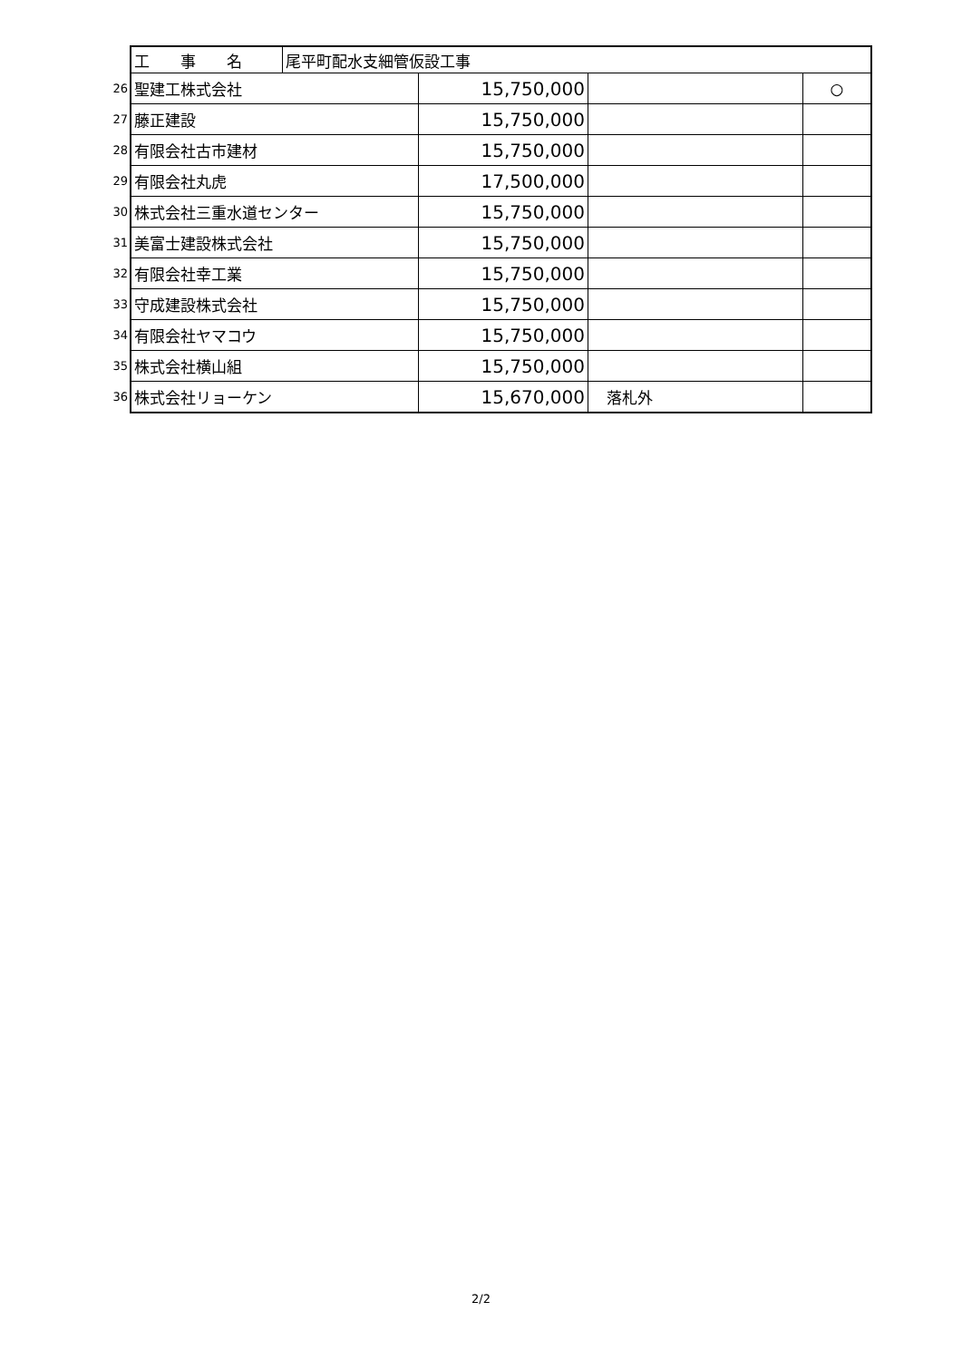| | 工 事 名 | 尾平町配水支細管仮設工事 | | | |
| 26 | 聖建工株式会社 | | 15,750,000 | | ○ |
| 27 | 藤正建設 | | 15,750,000 | | |
| 28 | 有限会社古市建材 | | 15,750,000 | | |
| 29 | 有限会社丸虎 | | 17,500,000 | | |
| 30 | 株式会社三重水道センター | | 15,750,000 | | |
| 31 | 美富士建設株式会社 | | 15,750,000 | | |
| 32 | 有限会社幸工業 | | 15,750,000 | | |
| 33 | 守成建設株式会社 | | 15,750,000 | | |
| 34 | 有限会社ヤマコウ | | 15,750,000 | | |
| 35 | 株式会社横山組 | | 15,750,000 | | |
| 36 | 株式会社リョーケン | | 15,670,000 | 落札外 | |
2/2